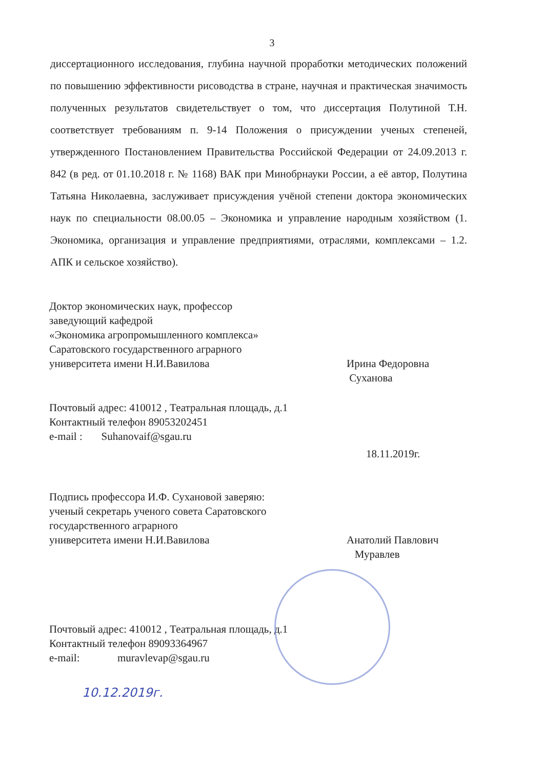3
диссертационного исследования, глубина научной проработки методических положений по повышению эффективности рисоводства в стране, научная и практическая значимость полученных результатов свидетельствует о том, что диссертация Полутиной Т.Н. соответствует требованиям п. 9-14 Положения о присуждении ученых степеней, утвержденного Постановлением Правительства Российской Федерации от 24.09.2013 г. 842 (в ред. от 01.10.2018 г. № 1168) ВАК при Минобрнауки России, а её автор, Полутина Татьяна Николаевна, заслуживает присуждения учёной степени доктора экономических наук по специальности 08.00.05 – Экономика и управление народным хозяйством (1. Экономика, организация и управление предприятиями, отраслями, комплексами – 1.2. АПК и сельское хозяйство).
Доктор экономических наук, профессор
заведующий кафедрой
«Экономика агропромышленного комплекса»
Саратовского государственного аграрного
университета имени Н.И.Вавилова Ирина Федоровна
Суханова
Почтовый адрес: 410012 , Театральная площадь, д.1
Контактный телефон 89053202451
e-mail : Suhanovaif@sgau.ru
18.11.2019г.
Подпись профессора И.Ф. Сухановой заверяю:
ученый секретарь ученого совета Саратовского
государственного аграрного
университета имени Н.И.Вавилова Анатолий Павлович
Муравлев
Почтовый адрес: 410012 , Театральная площадь, д.1
Контактный телефон 89093364967
e-mail: muravlevap@sgau.ru
10.12.2019г.